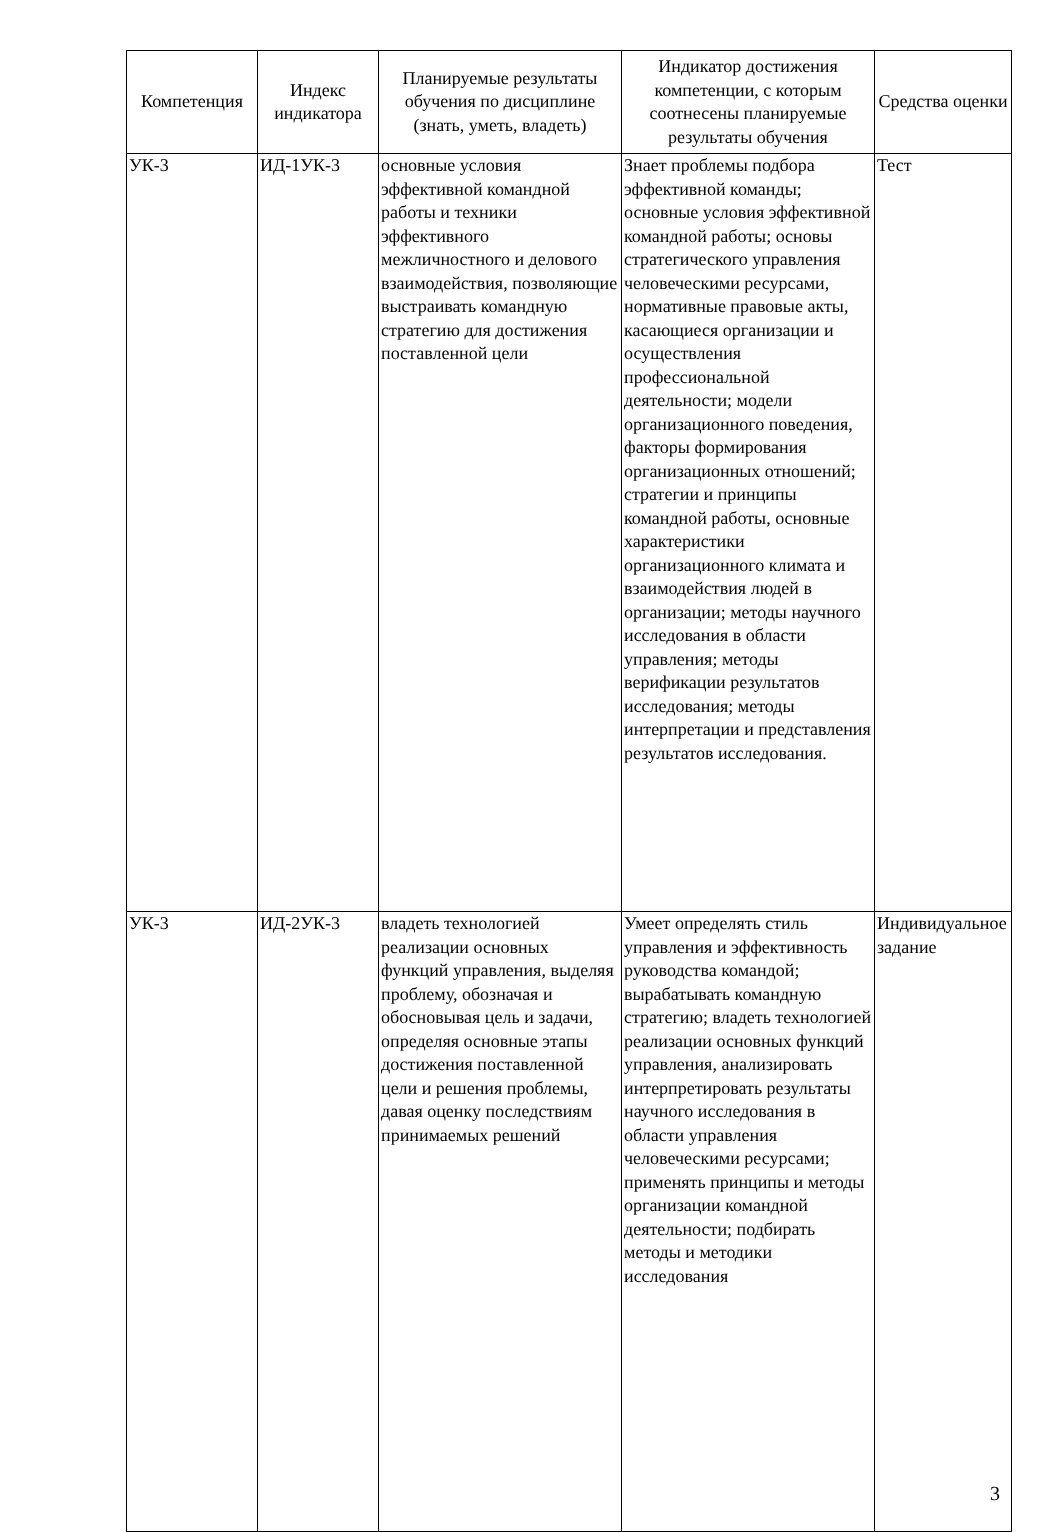| Компетенция | Индекс индикатора | Планируемые результаты обучения по дисциплине (знать, уметь, владеть) | Индикатор достижения компетенции, с которым соотнесены планируемые результаты обучения | Средства оценки |
| --- | --- | --- | --- | --- |
| УК-3 | ИД-1УК-3 | основные условия эффективной командной работы и техники эффективного межличностного и делового взаимодействия, позволяющие выстраивать командную стратегию для достижения поставленной цели | Знает проблемы подбора эффективной команды; основные условия эффективной командной работы; основы стратегического управления человеческими ресурсами, нормативные правовые акты, касающиеся организации и осуществления профессиональной деятельности; модели организационного поведения, факторы формирования организационных отношений; стратегии и принципы командной работы, основные характеристики организационного климата и взаимодействия людей в организации; методы научного исследования в области управления; методы верификации результатов исследования; методы интерпретации и представления результатов исследования. | Тест |
| УК-3 | ИД-2УК-3 | владеть технологией реализации основных функций управления, выделяя проблему, обозначая и обосновывая цель и задачи, определяя основные этапы достижения поставленной цели и решения проблемы, давая оценку последствиям принимаемых решений | Умеет определять стиль управления и эффективность руководства командой; вырабатывать командную стратегию; владеть технологией реализации основных функций управления, анализировать интерпретировать результаты научного исследования в области управления человеческими ресурсами; применять принципы и методы организации командной деятельности; подбирать методы и методики исследования | Индивидуальное задание |
3